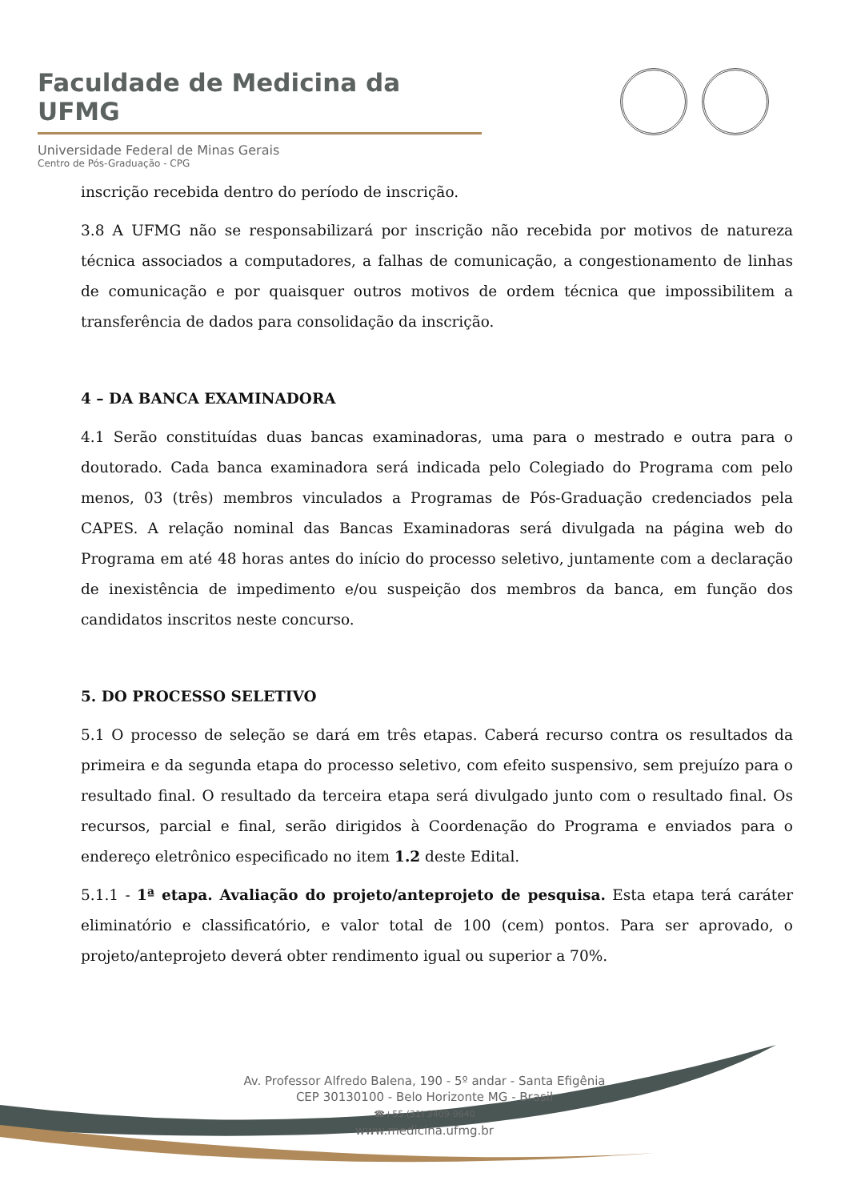Faculdade de Medicina da UFMG
Universidade Federal de Minas Gerais
Centro de Pós-Graduação - CPG
inscrição recebida dentro do período de inscrição.
3.8 A UFMG não se responsabilizará por inscrição não recebida por motivos de natureza técnica associados a computadores, a falhas de comunicação, a congestionamento de linhas de comunicação e por quaisquer outros motivos de ordem técnica que impossibilitem a transferência de dados para consolidação da inscrição.
4 – DA BANCA EXAMINADORA
4.1 Serão constituídas duas bancas examinadoras, uma para o mestrado e outra para o doutorado. Cada banca examinadora será indicada pelo Colegiado do Programa com pelo menos, 03 (três) membros vinculados a Programas de Pós-Graduação credenciados pela CAPES. A relação nominal das Bancas Examinadoras será divulgada na página web do Programa em até 48 horas antes do início do processo seletivo, juntamente com a declaração de inexistência de impedimento e/ou suspeição dos membros da banca, em função dos candidatos inscritos neste concurso.
5. DO PROCESSO SELETIVO
5.1 O processo de seleção se dará em três etapas. Caberá recurso contra os resultados da primeira e da segunda etapa do processo seletivo, com efeito suspensivo, sem prejuízo para o resultado final. O resultado da terceira etapa será divulgado junto com o resultado final. Os recursos, parcial e final, serão dirigidos à Coordenação do Programa e enviados para o endereço eletrônico especificado no item 1.2 deste Edital.
5.1.1 - 1ª etapa. Avaliação do projeto/anteprojeto de pesquisa. Esta etapa terá caráter eliminatório e classificatório, e valor total de 100 (cem) pontos. Para ser aprovado, o projeto/anteprojeto deverá obter rendimento igual ou superior a 70%.
Av. Professor Alfredo Balena, 190 - 5º andar - Santa Efigênia
CEP 30130100 - Belo Horizonte MG - Brasil
☎+55 (31) 3409-9640
www.medicina.ufmg.br